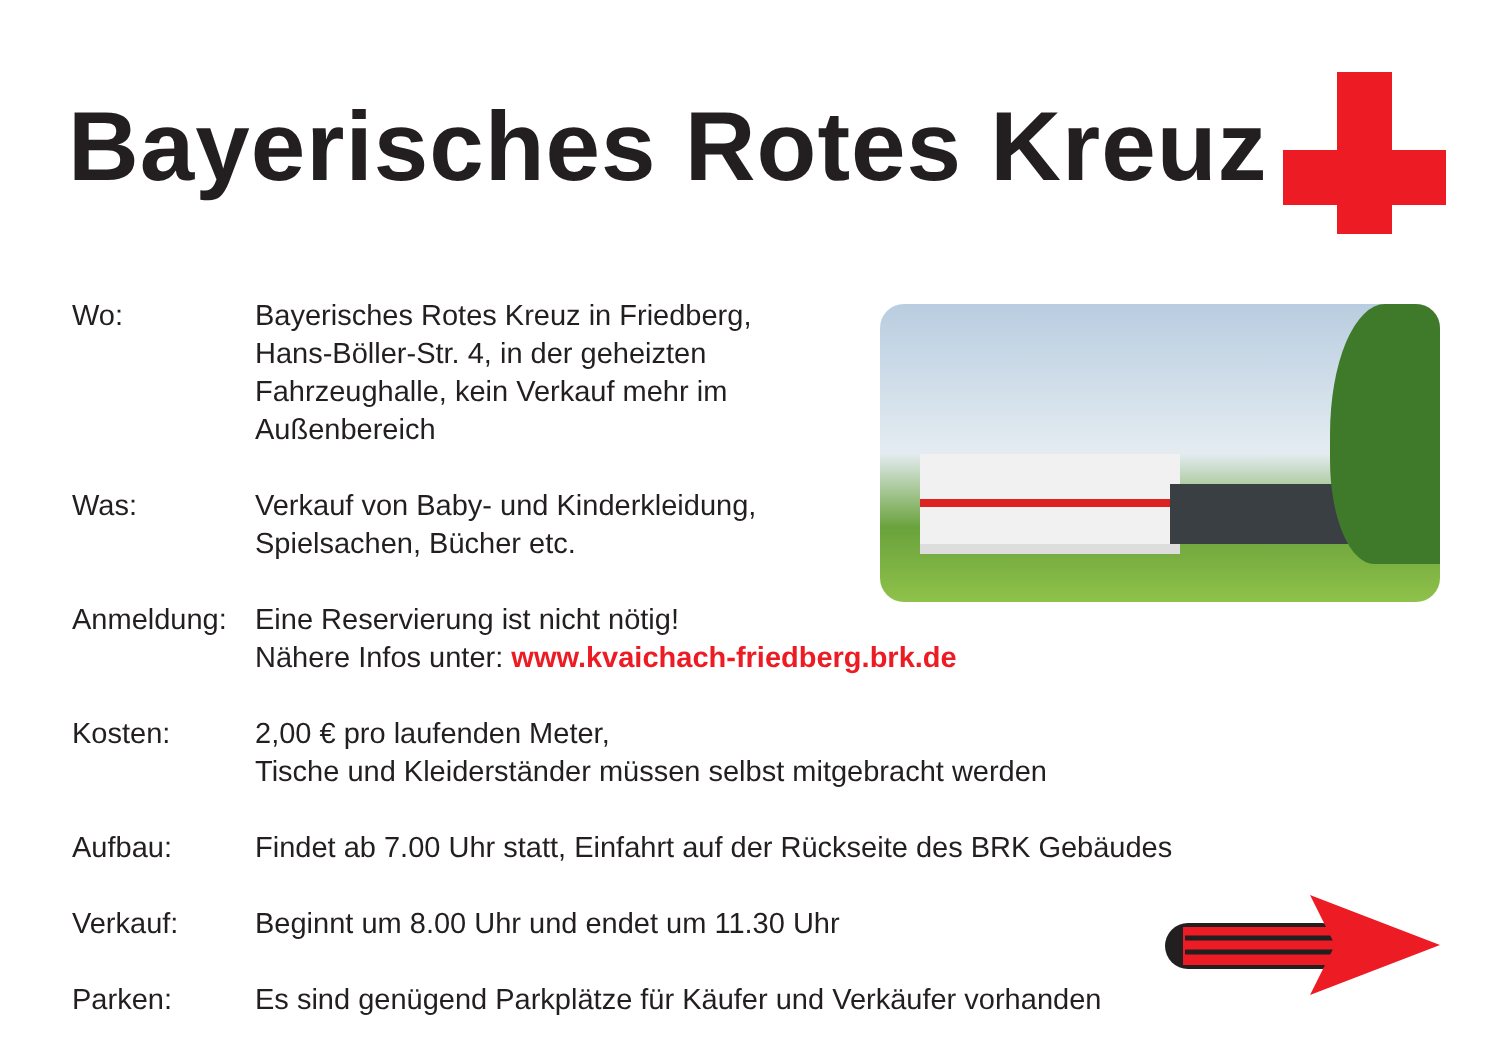Bayerisches Rotes Kreuz
Wo: Bayerisches Rotes Kreuz in Friedberg,
Hans-Böller-Str. 4, in der geheizten
Fahrzeughalle, kein Verkauf mehr im
Außenbereich
Was: Verkauf von Baby- und Kinderkleidung,
Spielsachen, Bücher etc.
Anmeldung: Eine Reservierung ist nicht nötig!
Nähere Infos unter: www.kvaichach-friedberg.brk.de
Kosten: 2,00 € pro laufenden Meter,
Tische und Kleiderständer müssen selbst mitgebracht werden
Aufbau: Findet ab 7.00 Uhr statt, Einfahrt auf der Rückseite des BRK Gebäudes
Verkauf: Beginnt um 8.00 Uhr und endet um 11.30 Uhr
Parken: Es sind genügend Parkplätze für Käufer und Verkäufer vorhanden